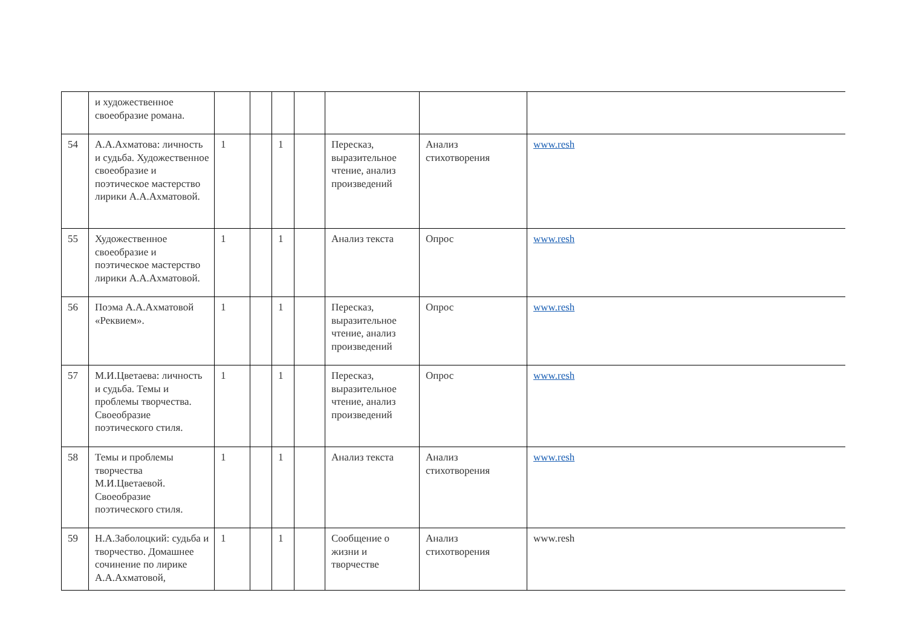| | и художественное своеобразие романа. | | | | | | | |
| 54 | А.А.Ахматова: личность и судьба. Художественное своеобразие и поэтическое мастерство лирики А.А.Ахматовой. | 1 | | 1 | | Пересказ, выразительное чтение, анализ произведений | Анализ стихотворения | www.resh |
| 55 | Художественное своеобразие и поэтическое мастерство лирики А.А.Ахматовой. | 1 | | 1 | | Анализ текста | Опрос | www.resh |
| 56 | Поэма А.А.Ахматовой «Реквием». | 1 | | 1 | | Пересказ, выразительное чтение, анализ произведений | Опрос | www.resh |
| 57 | М.И.Цветаева: личность и судьба. Темы и проблемы творчества. Своеобразие поэтического стиля. | 1 | | 1 | | Пересказ, выразительное чтение, анализ произведений | Опрос | www.resh |
| 58 | Темы и проблемы творчества М.И.Цветаевой. Своеобразие поэтического стиля. | 1 | | 1 | | Анализ текста | Анализ стихотворения | www.resh |
| 59 | Н.А.Заболоцкий: судьба и творчество. Домашнее сочинение по лирике А.А.Ахматовой, | 1 | | 1 | | Сообщение о жизни и творчестве | Анализ стихотворения | www.resh |